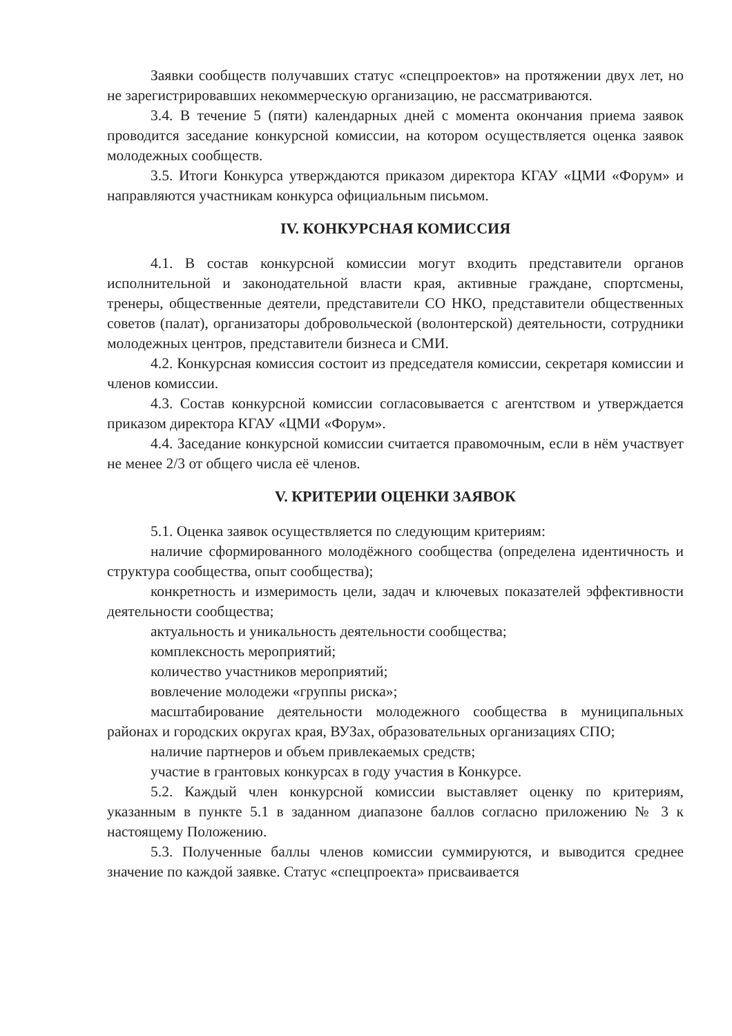Заявки сообществ получавших статус «спецпроектов» на протяжении двух лет, но не зарегистрировавших некоммерческую организацию, не рассматриваются.
3.4. В течение 5 (пяти) календарных дней с момента окончания приема заявок проводится заседание конкурсной комиссии, на котором осуществляется оценка заявок молодежных сообществ.
3.5. Итоги Конкурса утверждаются приказом директора КГАУ «ЦМИ «Форум» и направляются участникам конкурса официальным письмом.
IV. КОНКУРСНАЯ КОМИССИЯ
4.1. В состав конкурсной комиссии могут входить представители органов исполнительной и законодательной власти края, активные граждане, спортсмены, тренеры, общественные деятели, представители СО НКО, представители общественных советов (палат), организаторы добровольческой (волонтерской) деятельности, сотрудники молодежных центров, представители бизнеса и СМИ.
4.2. Конкурсная комиссия состоит из председателя комиссии, секретаря комиссии и членов комиссии.
4.3. Состав конкурсной комиссии согласовывается с агентством и утверждается приказом директора КГАУ «ЦМИ «Форум».
4.4. Заседание конкурсной комиссии считается правомочным, если в нём участвует не менее 2/3 от общего числа её членов.
V. КРИТЕРИИ ОЦЕНКИ ЗАЯВОК
5.1. Оценка заявок осуществляется по следующим критериям:
наличие сформированного молодёжного сообщества (определена идентичность и структура сообщества, опыт сообщества);
конкретность и измеримость цели, задач и ключевых показателей эффективности деятельности сообщества;
актуальность и уникальность деятельности сообщества;
комплексность мероприятий;
количество участников мероприятий;
вовлечение молодежи «группы риска»;
масштабирование деятельности молодежного сообщества в муниципальных районах и городских округах края, ВУЗах, образовательных организациях СПО;
наличие партнеров и объем привлекаемых средств;
участие в грантовых конкурсах в году участия в Конкурсе.
5.2. Каждый член конкурсной комиссии выставляет оценку по критериям, указанным в пункте 5.1 в заданном диапазоне баллов согласно приложению № 3 к настоящему Положению.
5.3. Полученные баллы членов комиссии суммируются, и выводится среднее значение по каждой заявке. Статус «спецпроекта» присваивается